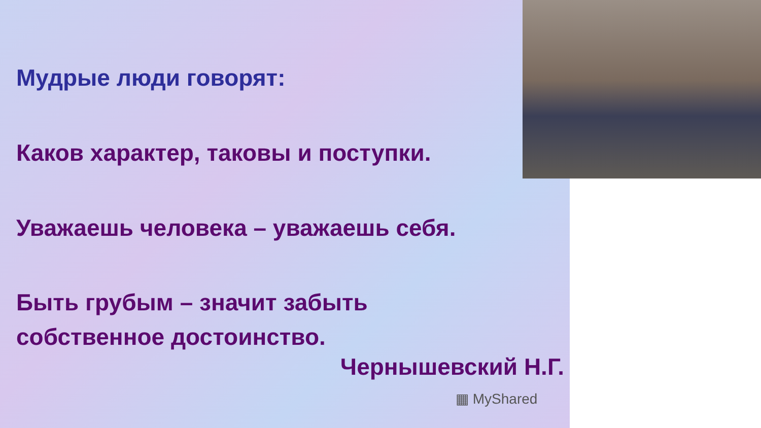Мудрые люди говорят:
Каков характер, таковы и поступки.
Уважаешь человека – уважаешь себя.
Быть грубым – значит забыть
собственное достоинство.
Чернышевский Н.Г.
▦ MyShared